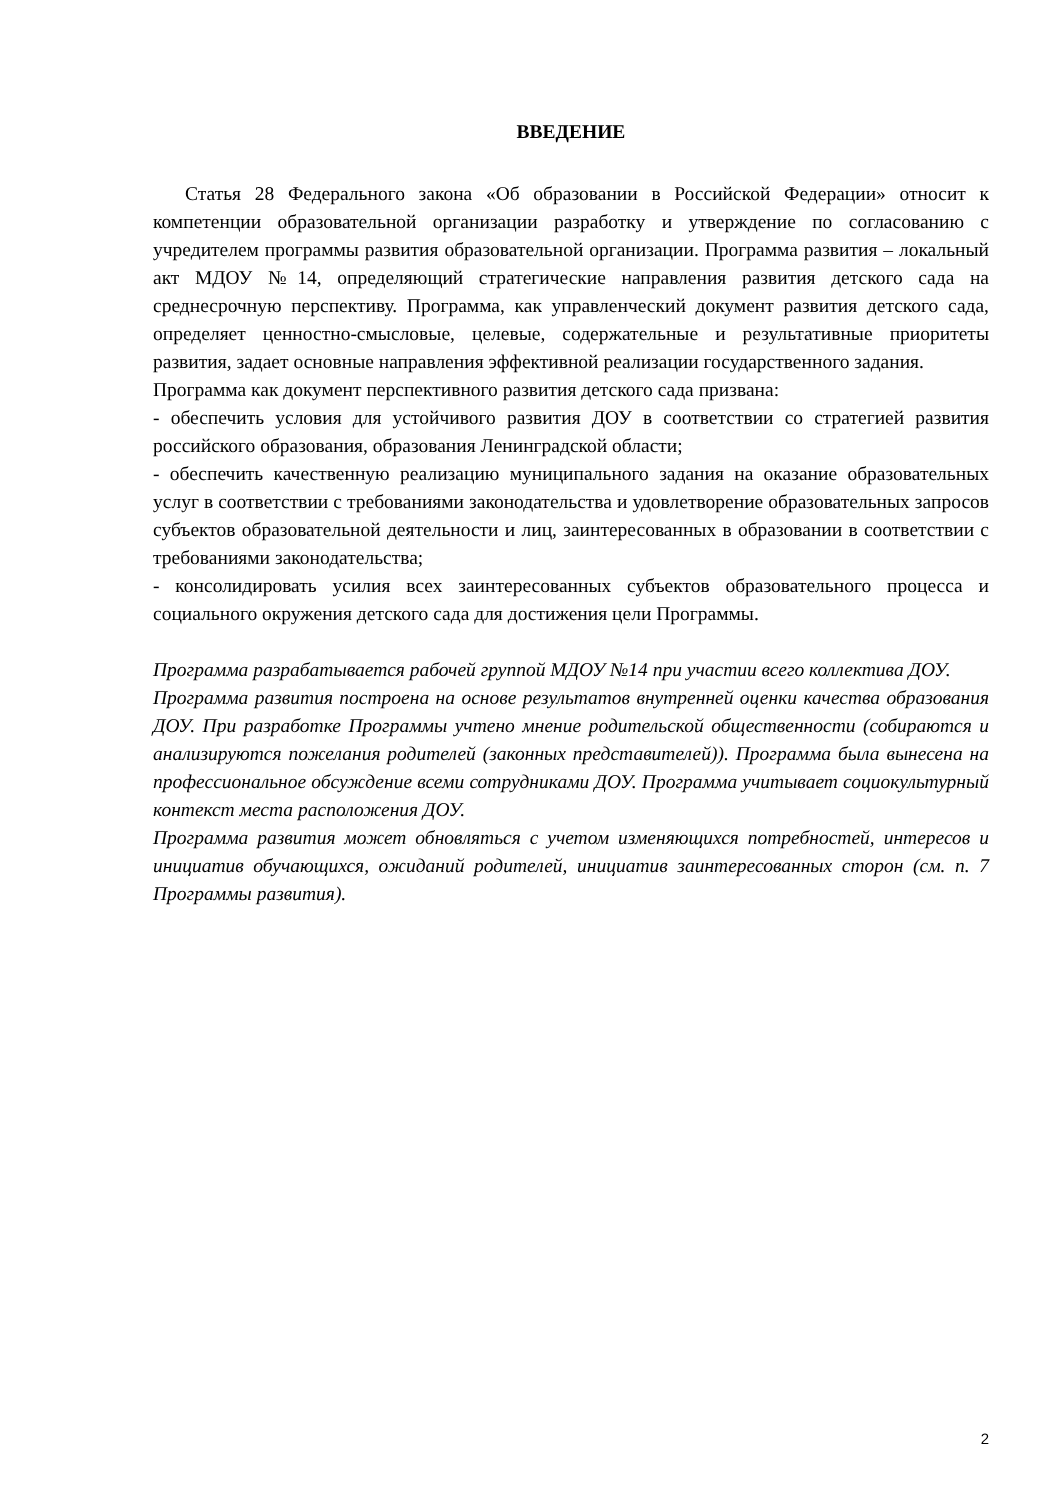ВВЕДЕНИЕ
Статья 28 Федерального закона «Об образовании в Российской Федерации» относит к компетенции образовательной организации разработку и утверждение по согласованию с учредителем программы развития образовательной организации. Программа развития – локальный акт МДОУ №14, определяющий стратегические направления развития детского сада на среднесрочную перспективу. Программа, как управленческий документ развития детского сада, определяет ценностно-смысловые, целевые, содержательные и результативные приоритеты развития, задает основные направления эффективной реализации государственного задания.
Программа как документ перспективного развития детского сада призвана:
- обеспечить условия для устойчивого развития ДОУ в соответствии со стратегией развития российского образования, образования Ленинградской области;
- обеспечить качественную реализацию муниципального задания на оказание образовательных услуг в соответствии с требованиями законодательства и удовлетворение образовательных запросов субъектов образовательной деятельности и лиц, заинтересованных в образовании в соответствии с требованиями законодательства;
- консолидировать усилия всех заинтересованных субъектов образовательного процесса и социального окружения детского сада для достижения цели Программы.
Программа разрабатывается рабочей группой МДОУ №14 при участии всего коллектива ДОУ.
Программа развития построена на основе результатов внутренней оценки качества образования ДОУ. При разработке Программы учтено мнение родительской общественности (собираются и анализируются пожелания родителей (законных представителей)). Программа была вынесена на профессиональное обсуждение всеми сотрудниками ДОУ. Программа учитывает социокультурный контекст места расположения ДОУ.
Программа развития может обновляться с учетом изменяющихся потребностей, интересов и инициатив обучающихся, ожиданий родителей, инициатив заинтересованных сторон (см. п. 7 Программы развития).
2